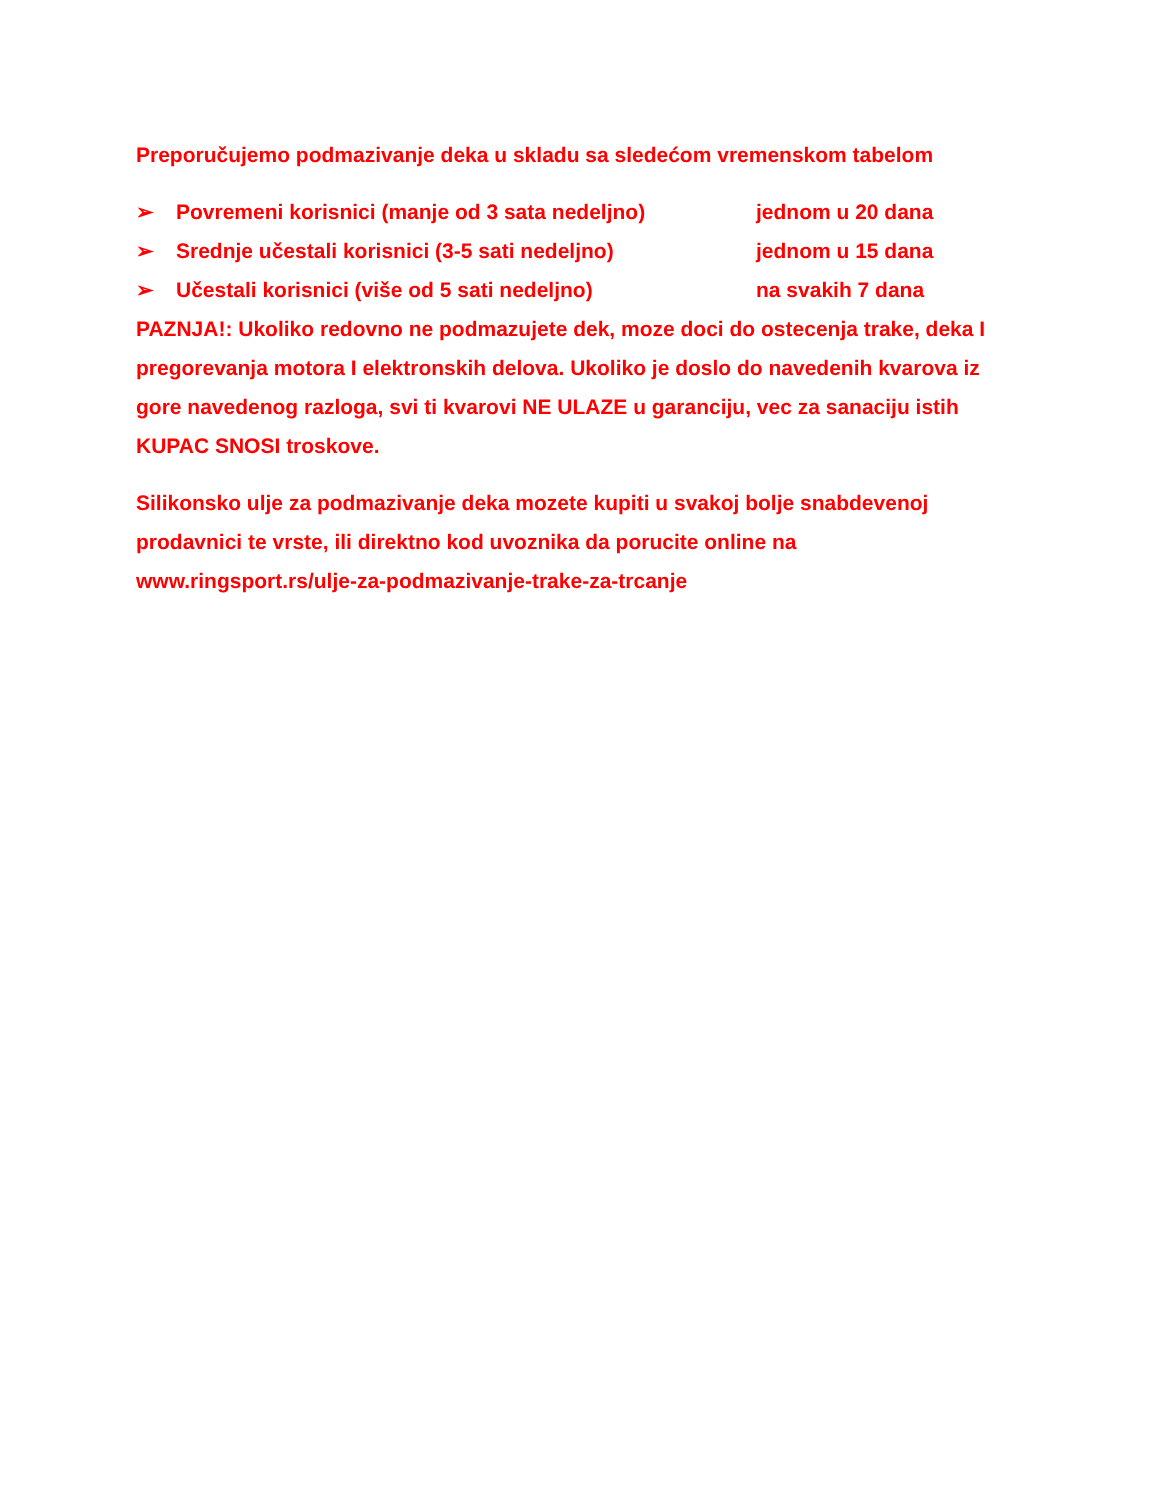Preporučujemo podmazivanje deka u skladu sa sledećom vremenskom tabelom
➢ Povremeni korisnici (manje od 3 sata nedeljno) jednom u 20 dana
➢ Srednje učestali korisnici (3-5 sati nedeljno) jednom u 15 dana
➢ Učestali korisnici (više od 5 sati nedeljno) na svakih 7 dana
PAZNJA!: Ukoliko redovno ne podmazujete dek, moze doci do ostecenja trake, deka I pregorevanja motora I elektronskih delova. Ukoliko je doslo do navedenih kvarova iz gore navedenog razloga, svi ti kvarovi NE ULAZE u garanciju, vec za sanaciju istih KUPAC SNOSI troskove.
Silikonsko ulje za podmazivanje deka mozete kupiti u svakoj bolje snabdevenoj prodavnici te vrste, ili direktno kod uvoznika da porucite online na www.ringsport.rs/ulje-za-podmazivanje-trake-za-trcanje